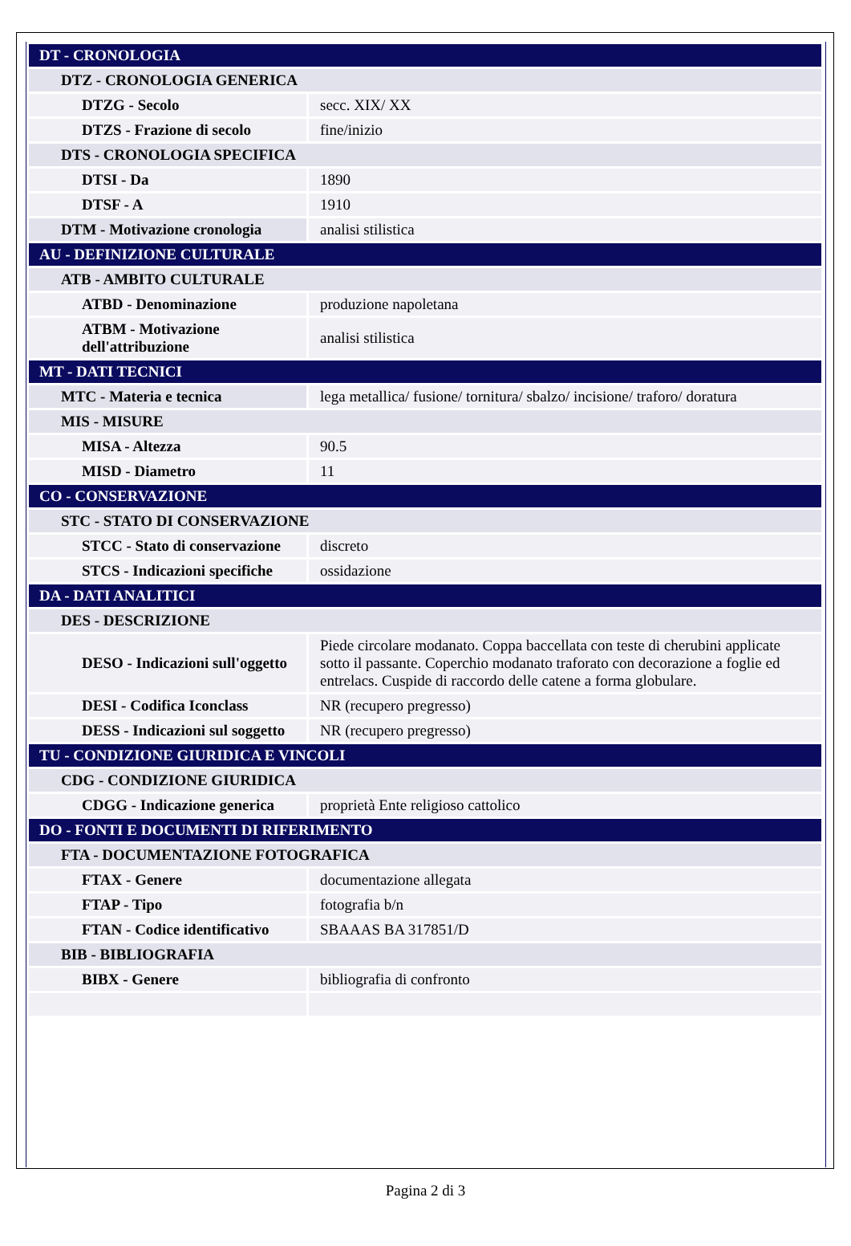| DT - CRONOLOGIA | |
| DTZ - CRONOLOGIA GENERICA | |
| DTZG - Secolo | secc. XIX/ XX |
| DTZS - Frazione di secolo | fine/inizio |
| DTS - CRONOLOGIA SPECIFICA | |
| DTSI - Da | 1890 |
| DTSF - A | 1910 |
| DTM - Motivazione cronologia | analisi stilistica |
| AU - DEFINIZIONE CULTURALE | |
| ATB - AMBITO CULTURALE | |
| ATBD - Denominazione | produzione napoletana |
| ATBM - Motivazione dell'attribuzione | analisi stilistica |
| MT - DATI TECNICI | |
| MTC - Materia e tecnica | lega metallica/ fusione/ tornitura/ sbalzo/ incisione/ traforo/ doratura |
| MIS - MISURE | |
| MISA - Altezza | 90.5 |
| MISD - Diametro | 11 |
| CO - CONSERVAZIONE | |
| STC - STATO DI CONSERVAZIONE | |
| STCC - Stato di conservazione | discreto |
| STCS - Indicazioni specifiche | ossidazione |
| DA - DATI ANALITICI | |
| DES - DESCRIZIONE | |
| DESO - Indicazioni sull'oggetto | Piede circolare modanato. Coppa baccellata con teste di cherubini applicate sotto il passante. Coperchio modanato traforato con decorazione a foglie ed entrelacs. Cuspide di raccordo delle catene a forma globulare. |
| DESI - Codifica Iconclass | NR (recupero pregresso) |
| DESS - Indicazioni sul soggetto | NR (recupero pregresso) |
| TU - CONDIZIONE GIURIDICA E VINCOLI | |
| CDG - CONDIZIONE GIURIDICA | |
| CDGG - Indicazione generica | proprietà Ente religioso cattolico |
| DO - FONTI E DOCUMENTI DI RIFERIMENTO | |
| FTA - DOCUMENTAZIONE FOTOGRAFICA | |
| FTAX - Genere | documentazione allegata |
| FTAP - Tipo | fotografia b/n |
| FTAN - Codice identificativo | SBAAAS BA 317851/D |
| BIB - BIBLIOGRAFIA | |
| BIBX - Genere | bibliografia di confronto |
Pagina 2 di 3